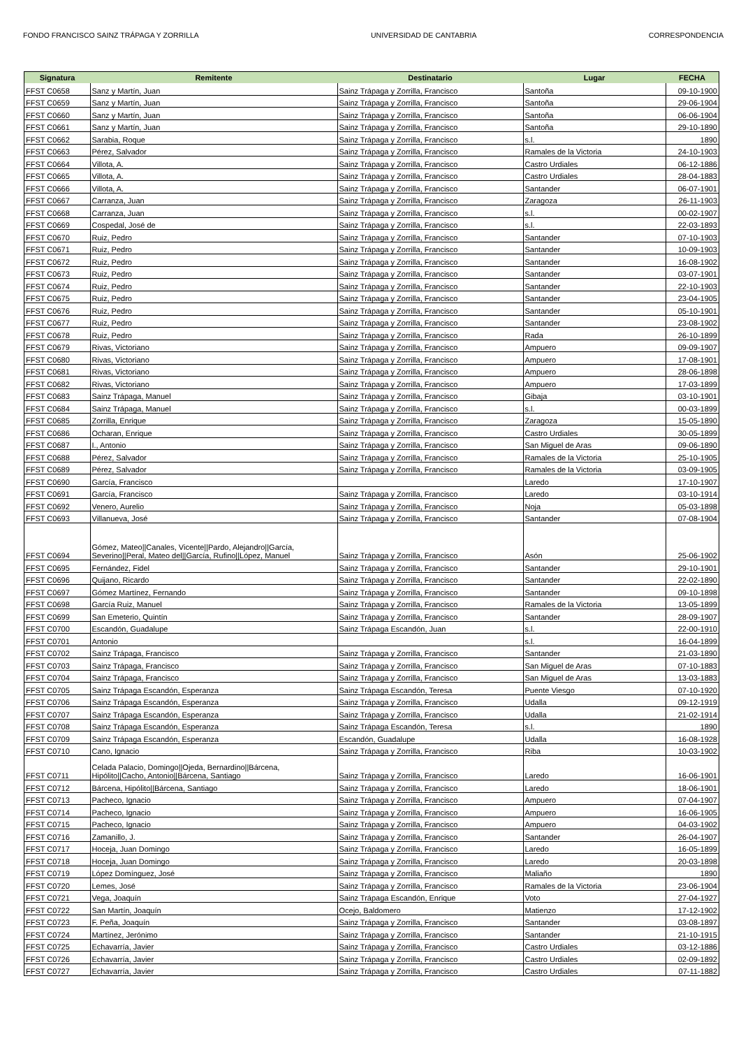FONDO FRANCISCO SAINZ TRÁPAGA Y ZORRILLA UNIVERSIDAD DE CANTABRIA CORRESPONDENCIA
| Signatura | Remitente | Destinatario | Lugar | FECHA |
| --- | --- | --- | --- | --- |
| FFST C0658 | Sanz y Martín, Juan | Sainz Trápaga y Zorrilla, Francisco | Santoña | 09-10-1900 |
| FFST C0659 | Sanz y Martín, Juan | Sainz Trápaga y Zorrilla, Francisco | Santoña | 29-06-1904 |
| FFST C0660 | Sanz y Martín, Juan | Sainz Trápaga y Zorrilla, Francisco | Santoña | 06-06-1904 |
| FFST C0661 | Sanz y Martín, Juan | Sainz Trápaga y Zorrilla, Francisco | Santoña | 29-10-1890 |
| FFST C0662 | Sarabia, Roque | Sainz Trápaga y Zorrilla, Francisco | s.l. | 1890 |
| FFST C0663 | Pérez, Salvador | Sainz Trápaga y Zorrilla, Francisco | Ramales de la Victoria | 24-10-1903 |
| FFST C0664 | Villota, A. | Sainz Trápaga y Zorrilla, Francisco | Castro Urdiales | 06-12-1886 |
| FFST C0665 | Villota, A. | Sainz Trápaga y Zorrilla, Francisco | Castro Urdiales | 28-04-1883 |
| FFST C0666 | Villota, A. | Sainz Trápaga y Zorrilla, Francisco | Santander | 06-07-1901 |
| FFST C0667 | Carranza, Juan | Sainz Trápaga y Zorrilla, Francisco | Zaragoza | 26-11-1903 |
| FFST C0668 | Carranza, Juan | Sainz Trápaga y Zorrilla, Francisco | s.l. | 00-02-1907 |
| FFST C0669 | Cospedal, José de | Sainz Trápaga y Zorrilla, Francisco | s.l. | 22-03-1893 |
| FFST C0670 | Ruiz, Pedro | Sainz Trápaga y Zorrilla, Francisco | Santander | 07-10-1903 |
| FFST C0671 | Ruiz, Pedro | Sainz Trápaga y Zorrilla, Francisco | Santander | 10-09-1903 |
| FFST C0672 | Ruiz, Pedro | Sainz Trápaga y Zorrilla, Francisco | Santander | 16-08-1902 |
| FFST C0673 | Ruiz, Pedro | Sainz Trápaga y Zorrilla, Francisco | Santander | 03-07-1901 |
| FFST C0674 | Ruiz, Pedro | Sainz Trápaga y Zorrilla, Francisco | Santander | 22-10-1903 |
| FFST C0675 | Ruiz, Pedro | Sainz Trápaga y Zorrilla, Francisco | Santander | 23-04-1905 |
| FFST C0676 | Ruiz, Pedro | Sainz Trápaga y Zorrilla, Francisco | Santander | 05-10-1901 |
| FFST C0677 | Ruiz, Pedro | Sainz Trápaga y Zorrilla, Francisco | Santander | 23-08-1902 |
| FFST C0678 | Ruiz, Pedro | Sainz Trápaga y Zorrilla, Francisco | Rada | 26-10-1899 |
| FFST C0679 | Rivas, Victoriano | Sainz Trápaga y Zorrilla, Francisco | Ampuero | 09-09-1907 |
| FFST C0680 | Rivas, Victoriano | Sainz Trápaga y Zorrilla, Francisco | Ampuero | 17-08-1901 |
| FFST C0681 | Rivas, Victoriano | Sainz Trápaga y Zorrilla, Francisco | Ampuero | 28-06-1898 |
| FFST C0682 | Rivas, Victoriano | Sainz Trápaga y Zorrilla, Francisco | Ampuero | 17-03-1899 |
| FFST C0683 | Sainz Trápaga, Manuel | Sainz Trápaga y Zorrilla, Francisco | Gibaja | 03-10-1901 |
| FFST C0684 | Sainz Trápaga, Manuel | Sainz Trápaga y Zorrilla, Francisco | s.l. | 00-03-1899 |
| FFST C0685 | Zorrilla, Enrique | Sainz Trápaga y Zorrilla, Francisco | Zaragoza | 15-05-1890 |
| FFST C0686 | Ocharan, Enrique | Sainz Trápaga y Zorrilla, Francisco | Castro Urdiales | 30-05-1899 |
| FFST C0687 | I., Antonio | Sainz Trápaga y Zorrilla, Francisco | San Miguel de Aras | 09-06-1890 |
| FFST C0688 | Pérez, Salvador | Sainz Trápaga y Zorrilla, Francisco | Ramales de la Victoria | 25-10-1905 |
| FFST C0689 | Pérez, Salvador | Sainz Trápaga y Zorrilla, Francisco | Ramales de la Victoria | 03-09-1905 |
| FFST C0690 | García, Francisco | | Laredo | 17-10-1907 |
| FFST C0691 | García, Francisco | Sainz Trápaga y Zorrilla, Francisco | Laredo | 03-10-1914 |
| FFST C0692 | Venero, Aurelio | Sainz Trápaga y Zorrilla, Francisco | Noja | 05-03-1898 |
| FFST C0693 | Villanueva, José | Sainz Trápaga y Zorrilla, Francisco | Santander | 07-08-1904 |
| FFST C0694 | Gómez, Mateo//Canales, Vicente//Pardo, Alejandro//García, Severino//Peral, Mateo del//García, Rufino//López, Manuel | Sainz Trápaga y Zorrilla, Francisco | Asón | 25-06-1902 |
| FFST C0695 | Fernández, Fidel | Sainz Trápaga y Zorrilla, Francisco | Santander | 29-10-1901 |
| FFST C0696 | Quijano, Ricardo | Sainz Trápaga y Zorrilla, Francisco | Santander | 22-02-1890 |
| FFST C0697 | Gómez Martínez, Fernando | Sainz Trápaga y Zorrilla, Francisco | Santander | 09-10-1898 |
| FFST C0698 | García Ruiz, Manuel | Sainz Trápaga y Zorrilla, Francisco | Ramales de la Victoria | 13-05-1899 |
| FFST C0699 | San Emeterio, Quintín | Sainz Trápaga y Zorrilla, Francisco | Santander | 28-09-1907 |
| FFST C0700 | Escandón, Guadalupe | Sainz Trápaga Escandón, Juan | s.l. | 22-00-1910 |
| FFST C0701 | Antonio | | s.l. | 16-04-1899 |
| FFST C0702 | Sainz Trápaga, Francisco | Sainz Trápaga y Zorrilla, Francisco | Santander | 21-03-1890 |
| FFST C0703 | Sainz Trápaga, Francisco | Sainz Trápaga y Zorrilla, Francisco | San Miguel de Aras | 07-10-1883 |
| FFST C0704 | Sainz Trápaga, Francisco | Sainz Trápaga y Zorrilla, Francisco | San Miguel de Aras | 13-03-1883 |
| FFST C0705 | Sainz Trápaga Escandón, Esperanza | Sainz Trápaga Escandón, Teresa | Puente Viesgo | 07-10-1920 |
| FFST C0706 | Sainz Trápaga Escandón, Esperanza | Sainz Trápaga y Zorrilla, Francisco | Udalla | 09-12-1919 |
| FFST C0707 | Sainz Trápaga Escandón, Esperanza | Sainz Trápaga y Zorrilla, Francisco | Udalla | 21-02-1914 |
| FFST C0708 | Sainz Trápaga Escandón, Esperanza | Sainz Trápaga Escandón, Teresa | s.l. | 1890 |
| FFST C0709 | Sainz Trápaga Escandón, Esperanza | Escandón, Guadalupe | Udalla | 16-08-1928 |
| FFST C0710 | Cano, Ignacio | Sainz Trápaga y Zorrilla, Francisco | Riba | 10-03-1902 |
| FFST C0711 | Celada Palacio, Domingo//Ojeda, Bernardino//Bárcena, Hipólito//Cacho, Antonio//Bárcena, Santiago | Sainz Trápaga y Zorrilla, Francisco | Laredo | 16-06-1901 |
| FFST C0712 | Bárcena, Hipólito//Bárcena, Santiago | Sainz Trápaga y Zorrilla, Francisco | Laredo | 18-06-1901 |
| FFST C0713 | Pacheco, Ignacio | Sainz Trápaga y Zorrilla, Francisco | Ampuero | 07-04-1907 |
| FFST C0714 | Pacheco, Ignacio | Sainz Trápaga y Zorrilla, Francisco | Ampuero | 16-06-1905 |
| FFST C0715 | Pacheco, Ignacio | Sainz Trápaga y Zorrilla, Francisco | Ampuero | 04-03-1902 |
| FFST C0716 | Zamanillo, J. | Sainz Trápaga y Zorrilla, Francisco | Santander | 26-04-1907 |
| FFST C0717 | Hoceja, Juan Domingo | Sainz Trápaga y Zorrilla, Francisco | Laredo | 16-05-1899 |
| FFST C0718 | Hoceja, Juan Domingo | Sainz Trápaga y Zorrilla, Francisco | Laredo | 20-03-1898 |
| FFST C0719 | López Domínguez, José | Sainz Trápaga y Zorrilla, Francisco | Maliaño | 1890 |
| FFST C0720 | Lemes, José | Sainz Trápaga y Zorrilla, Francisco | Ramales de la Victoria | 23-06-1904 |
| FFST C0721 | Vega, Joaquín | Sainz Trápaga Escandón, Enrique | Voto | 27-04-1927 |
| FFST C0722 | San Martín, Joaquín | Ocejo, Baldomero | Matienzo | 17-12-1902 |
| FFST C0723 | F. Peña, Joaquín | Sainz Trápaga y Zorrilla, Francisco | Santander | 03-08-1897 |
| FFST C0724 | Martínez, Jerónimo | Sainz Trápaga y Zorrilla, Francisco | Santander | 21-10-1915 |
| FFST C0725 | Echavarría, Javier | Sainz Trápaga y Zorrilla, Francisco | Castro Urdiales | 03-12-1886 |
| FFST C0726 | Echavarría, Javier | Sainz Trápaga y Zorrilla, Francisco | Castro Urdiales | 02-09-1892 |
| FFST C0727 | Echavarría, Javier | Sainz Trápaga y Zorrilla, Francisco | Castro Urdiales | 07-11-1882 |